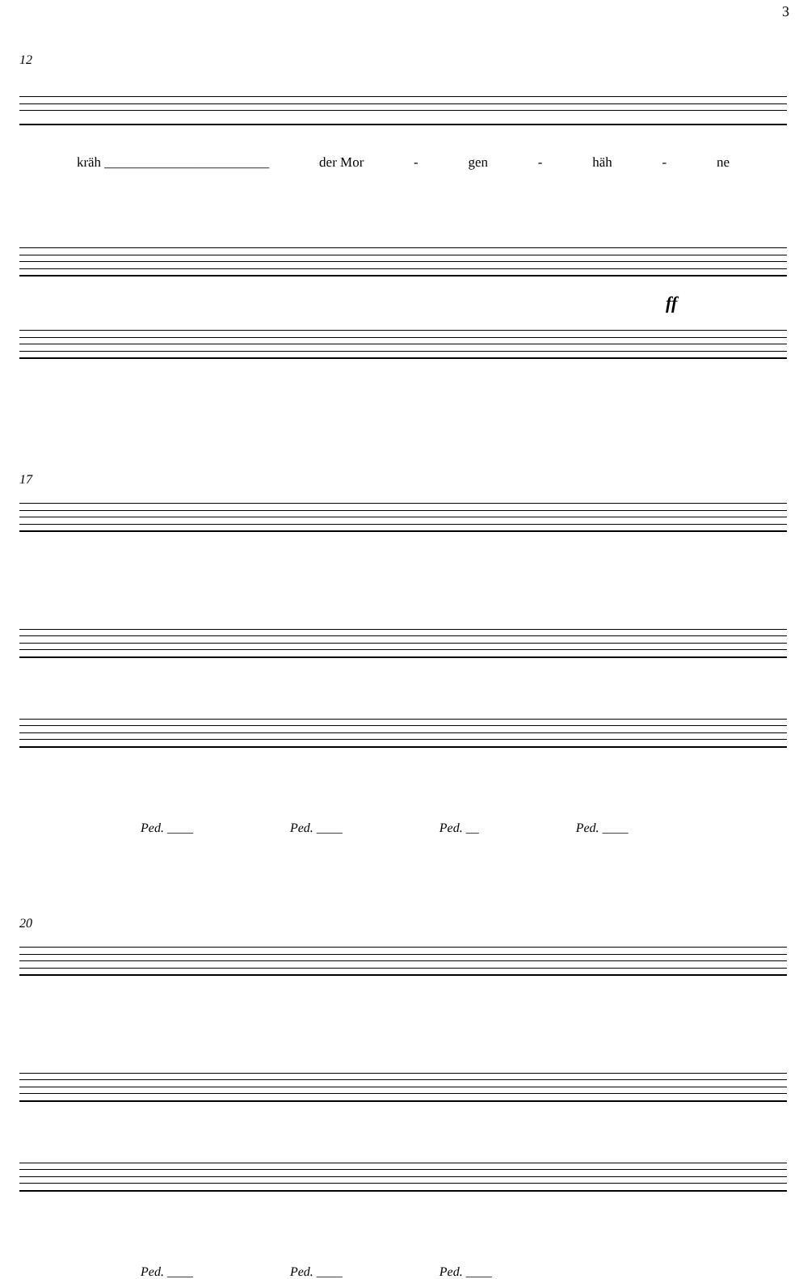3
12
kräh ________________________ der Mor - gen - häh - ne
ff
17
Ped. ____ Ped. ____ Ped. __ Ped. ____
20
Ped. ____ Ped. ____ Ped. ____